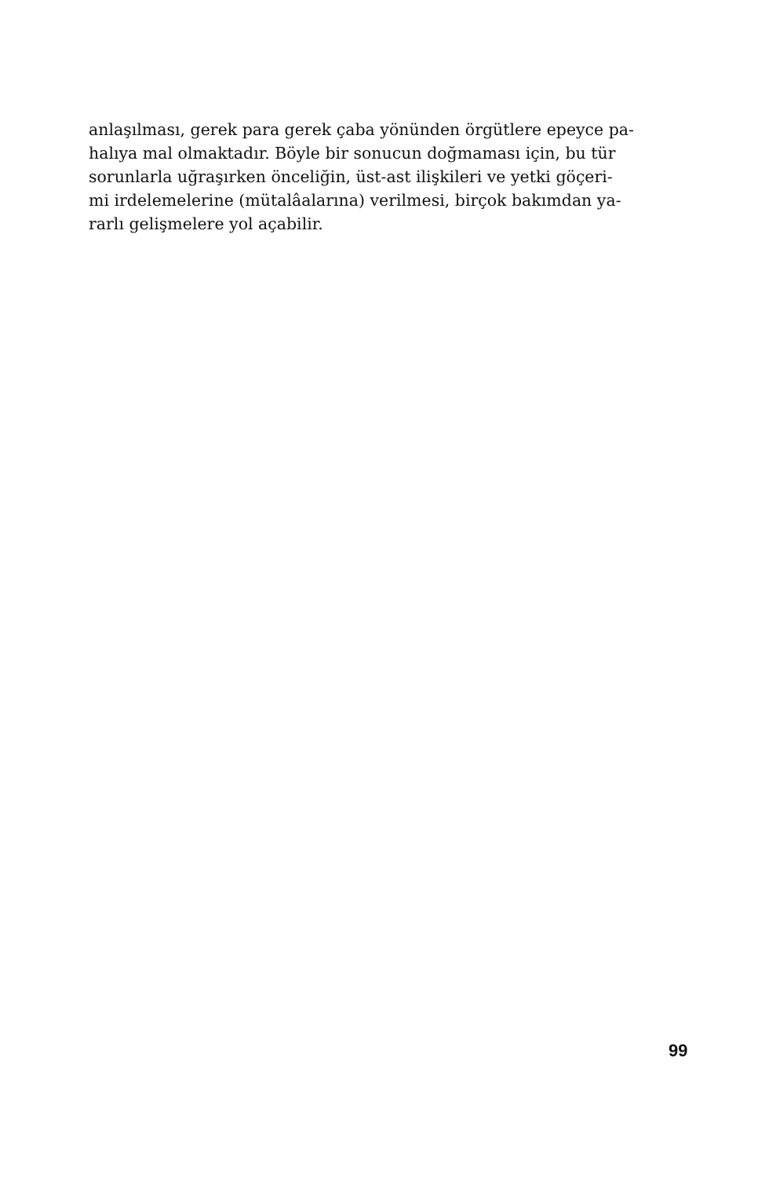anlaşılması, gerek para gerek çaba yönünden örgütlere epeyce pa-
halıya mal olmaktadır. Böyle bir sonucun doğmaması için, bu tür
sorunlarla uğraşırken önceliğin, üst-ast ilişkileri ve yetki göçeri-
mi irdelemelerine (mütalâalarına) verilmesi, birçok bakımdan ya-
rarlı gelişmelere yol açabilir.
99